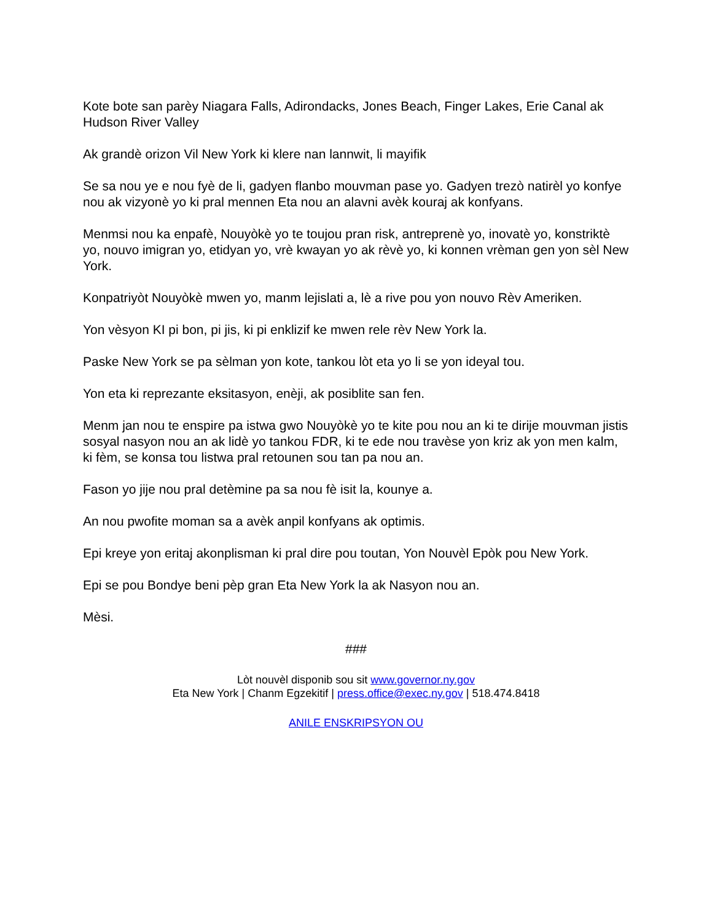Kote bote san parèy Niagara Falls, Adirondacks, Jones Beach, Finger Lakes, Erie Canal ak Hudson River Valley
Ak grandè orizon Vil New York ki klere nan lannwit, li mayifik
Se sa nou ye e nou fyè de li, gadyen flanbo mouvman pase yo. Gadyen trezò natirèl yo konfye nou ak vizyonè yo ki pral mennen Eta nou an alavni avèk kouraj ak konfyans.
Menmsi nou ka enpafè, Nouyòkè yo te toujou pran risk, antreprenè yo, inovatè yo, konstriktè yo, nouvo imigran yo, etidyan yo, vrè kwayan yo ak rèvè yo, ki konnen vrèman gen yon sèl New York.
Konpatriyòt Nouyòkè mwen yo, manm lejislati a, lè a rive pou yon nouvo Rèv Ameriken.
Yon vèsyon KI pi bon, pi jis, ki pi enklizif ke mwen rele rèv New York la.
Paske New York se pa sèlman yon kote, tankou lòt eta yo li se yon ideyal tou.
Yon eta ki reprezante eksitasyon, enèji, ak posiblite san fen.
Menm jan nou te enspire pa istwa gwo Nouyòkè yo te kite pou nou an ki te dirije mouvman jistis sosyal nasyon nou an ak lidè yo tankou FDR, ki te ede nou travèse yon kriz ak yon men kalm, ki fèm, se konsa tou listwa pral retounen sou tan pa nou an.
Fason yo jije nou pral detèmine pa sa nou fè isit la, kounye a.
An nou pwofite moman sa a avèk anpil konfyans ak optimis.
Epi kreye yon eritaj akonplisman ki pral dire pou toutan, Yon Nouvèl Epòk pou New York.
Epi se pou Bondye beni pèp gran Eta New York la ak Nasyon nou an.
Mèsi.
###
Lòt nouvèl disponib sou sit www.governor.ny.gov
Eta New York | Chanm Egzekitif | press.office@exec.ny.gov | 518.474.8418
ANILE ENSKRIPSYON OU